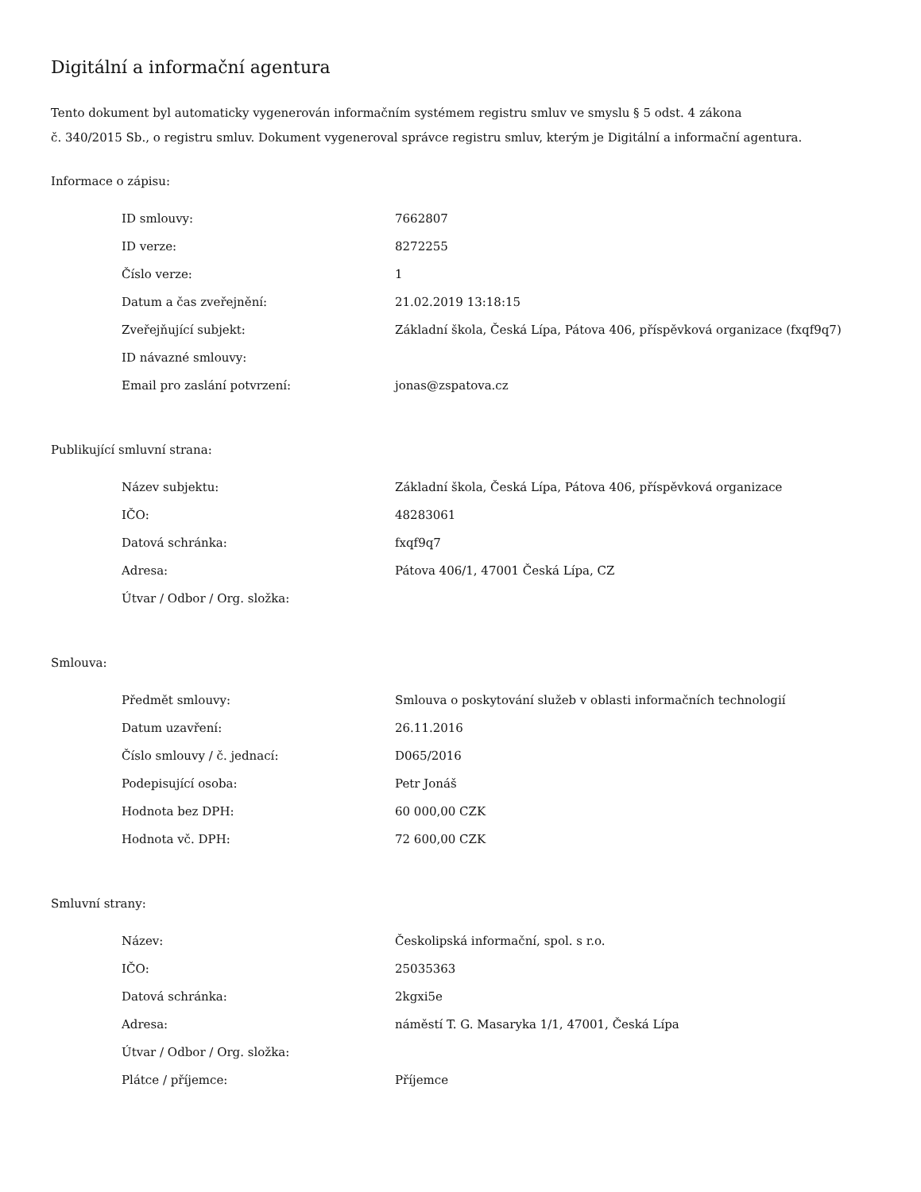Digitální a informační agentura
Tento dokument byl automaticky vygenerován informačním systémem registru smluv ve smyslu § 5 odst. 4 zákona
č. 340/2015 Sb., o registru smluv. Dokument vygeneroval správce registru smluv, kterým je Digitální a informační agentura.
Informace o zápisu:
| ID smlouvy: | 7662807 |
| ID verze: | 8272255 |
| Číslo verze: | 1 |
| Datum a čas zveřejnění: | 21.02.2019 13:18:15 |
| Zveřejňující subjekt: | Základní škola, Česká Lípa, Pátova 406, příspěvková organizace (fxqf9q7) |
| ID návazné smlouvy: | |
| Email pro zaslání potvrzení: | jonas@zspatova.cz |
Publikující smluvní strana:
| Název subjektu: | Základní škola, Česká Lípa, Pátova 406, příspěvková organizace |
| IČO: | 48283061 |
| Datová schránka: | fxqf9q7 |
| Adresa: | Pátova 406/1, 47001 Česká Lípa, CZ |
| Útvar / Odbor / Org. složka: | |
Smlouva:
| Předmět smlouvy: | Smlouva o poskytování služeb v oblasti informačních technologií |
| Datum uzavření: | 26.11.2016 |
| Číslo smlouvy / č. jednací: | D065/2016 |
| Podepisující osoba: | Petr Jonáš |
| Hodnota bez DPH: | 60 000,00 CZK |
| Hodnota vč. DPH: | 72 600,00 CZK |
Smluvní strany:
| Název: | Českolipská informační, spol. s r.o. |
| IČO: | 25035363 |
| Datová schránka: | 2kgxi5e |
| Adresa: | náměstí T. G. Masaryka 1/1, 47001, Česká Lípa |
| Útvar / Odbor / Org. složka: | |
| Plátce / příjemce: | Příjemce |